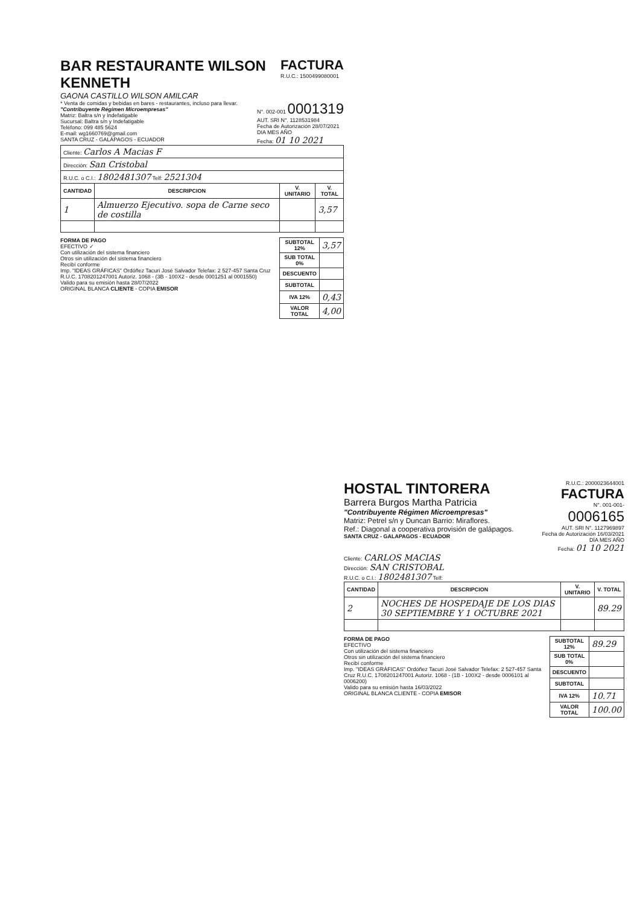BAR RESTAURANTE WILSON KENNETH
GAONA CASTILLO WILSON AMILCAR
FACTURA
R.U.C.: 1500499080001
* Venta de comidas y bebidas en bares - restaurantes, incluso para llevar.
"Contribuyente Régimen Microempresas"
Matriz: Baltra s/n y Indefatigable
Sucursal: Baltra s/n y Indefatigable
Teléfono: 099 485 5624
E-mail: wg1660769@gmail.com
SANTA CRUZ - GALÁPAGOS - ECUADOR
N°. 002-001 0001319
AUT. SRI N°. 1128531984
Fecha de Autorización 28/07/2021
DIA MES AÑO
Fecha: 01 10 2021
| Cliente: Carlos A Macias F | | | |
| Dirección: San Cristobal | | | |
| R.U.C. o C.I.: 1802481307 Telf: 2521304 | | | |
| CANTIDAD | DESCRIPCION | V. UNITARIO | V. TOTAL |
| 1 | Almuerzo Ejecutivo. sopa de Carne seco de costilla | | 3,57 |
FORMA DE PAGO
EFECTIVO ✓
Con utilización del sistema financiero
Otros sin utilización del sistema financiero
Recibí conforme
Imp. "IDEAS GRÁFICAS" Ordóñez Tacuri José Salvador Telefax: 2 527-457 Santa Cruz R.U.C. 1708201247001 Autoriz. 1068 - (3B - 100X2 - desde 0001251 al 0001550)
Valido para su emisión hasta 28/07/2022
ORIGINAL BLANCA CLIENTE - COPIA EMISOR
| SUBTOTAL 12% | 3,57 |
| SUB TOTAL 0% | |
| DESCUENTO | |
| SUBTOTAL | |
| IVA 12% | 0,43 |
| VALOR TOTAL | 4,00 |
HOSTAL TINTORERA
Barrera Burgos Martha Patricia
"Contribuyente Régimen Microempresas"
Matriz: Petrel s/n y Duncan Barrio: Miraflores.
Ref.: Diagonal a cooperativa provisión de galápagos.
SANTA CRUZ - GALAPAGOS - ECUADOR
R.U.C.: 2000023644001
FACTURA
N°. 001-001-
0006165
AUT. SRI N°. 1127969897
Fecha de Autorización 16/03/2021
DÍA MES AÑO
Fecha: 01 10 2021
Cliente: CARLOS MACIAS
Dirección: SAN CRISTOBAL
R.U.C. o C.I.: 1802481307 Telf:
| CANTIDAD | DESCRIPCION | V. UNITARIO | V. TOTAL |
| --- | --- | --- | --- |
| 2 | NOCHES DE HOSPEDAJE DE LOS DIAS 30 SEPTIEMBRE Y 1 OCTUBRE 2021 | | 89.29 |
FORMA DE PAGO
EFECTIVO
Con utilización del sistema financiero
Otros sin utilización del sistema financiero
Recibí conforme
Imp. "IDEAS GRÁFICAS" Ordóñez Tacuri José Salvador Telefax: 2 527-457 Santa Cruz R.U.C. 1708201247001 Autoriz. 1068 - (1B - 100X2 - desde 0006101 al 0006200)
Valido para su emisión hasta 16/03/2022
ORIGINAL BLANCA CLIENTE - COPIA EMISOR
| SUBTOTAL 12% | 89.29 |
| SUB TOTAL 0% | |
| DESCUENTO | |
| SUBTOTAL | |
| IVA 12% | 10.71 |
| VALOR TOTAL | 100.00 |